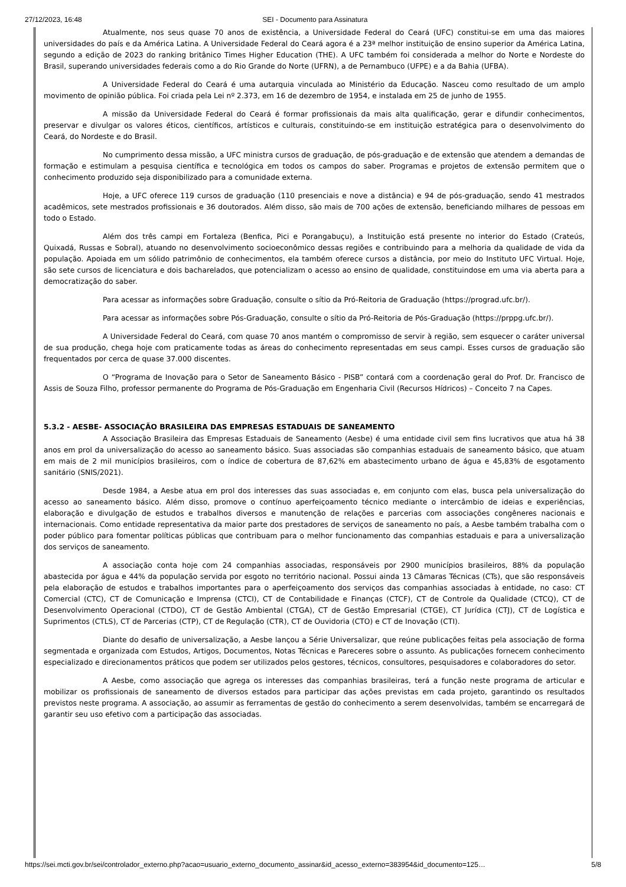27/12/2023, 16:48 SEI - Documento para Assinatura
Atualmente, nos seus quase 70 anos de existência, a Universidade Federal do Ceará (UFC) constitui-se em uma das maiores universidades do país e da América Latina. A Universidade Federal do Ceará agora é a 23ª melhor instituição de ensino superior da América Latina, segundo a edição de 2023 do ranking britânico Times Higher Education (THE). A UFC também foi considerada a melhor do Norte e Nordeste do Brasil, superando universidades federais como a do Rio Grande do Norte (UFRN), a de Pernambuco (UFPE) e a da Bahia (UFBA).
A Universidade Federal do Ceará é uma autarquia vinculada ao Ministério da Educação. Nasceu como resultado de um amplo movimento de opinião pública. Foi criada pela Lei nº 2.373, em 16 de dezembro de 1954, e instalada em 25 de junho de 1955.
A missão da Universidade Federal do Ceará é formar profissionais da mais alta qualificação, gerar e difundir conhecimentos, preservar e divulgar os valores éticos, científicos, artísticos e culturais, constituindo-se em instituição estratégica para o desenvolvimento do Ceará, do Nordeste e do Brasil.
No cumprimento dessa missão, a UFC ministra cursos de graduação, de pós-graduação e de extensão que atendem a demandas de formação e estimulam a pesquisa científica e tecnológica em todos os campos do saber. Programas e projetos de extensão permitem que o conhecimento produzido seja disponibilizado para a comunidade externa.
Hoje, a UFC oferece 119 cursos de graduação (110 presenciais e nove a distância) e 94 de pós-graduação, sendo 41 mestrados acadêmicos, sete mestrados profissionais e 36 doutorados. Além disso, são mais de 700 ações de extensão, beneficiando milhares de pessoas em todo o Estado.
Além dos três campi em Fortaleza (Benfica, Pici e Porangabuçu), a Instituição está presente no interior do Estado (Crateús, Quixadá, Russas e Sobral), atuando no desenvolvimento socioeconômico dessas regiões e contribuindo para a melhoria da qualidade de vida da população. Apoiada em um sólido patrimônio de conhecimentos, ela também oferece cursos a distância, por meio do Instituto UFC Virtual. Hoje, são sete cursos de licenciatura e dois bacharelados, que potencializam o acesso ao ensino de qualidade, constituindose em uma via aberta para a democratização do saber.
Para acessar as informações sobre Graduação, consulte o sítio da Pró-Reitoria de Graduação (https://prograd.ufc.br/).
Para acessar as informações sobre Pós-Graduação, consulte o sítio da Pró-Reitoria de Pós-Graduação (https://prppg.ufc.br/).
A Universidade Federal do Ceará, com quase 70 anos mantém o compromisso de servir à região, sem esquecer o caráter universal de sua produção, chega hoje com praticamente todas as áreas do conhecimento representadas em seus campi. Esses cursos de graduação são frequentados por cerca de quase 37.000 discentes.
O “Programa de Inovação para o Setor de Saneamento Básico - PISB” contará com a coordenação geral do Prof. Dr. Francisco de Assis de Souza Filho, professor permanente do Programa de Pós-Graduação em Engenharia Civil (Recursos Hídricos) – Conceito 7 na Capes.
5.3.2 - AESBE- ASSOCIAÇÃO BRASILEIRA DAS EMPRESAS ESTADUAIS DE SANEAMENTO
A Associação Brasileira das Empresas Estaduais de Saneamento (Aesbe) é uma entidade civil sem fins lucrativos que atua há 38 anos em prol da universalização do acesso ao saneamento básico. Suas associadas são companhias estaduais de saneamento básico, que atuam em mais de 2 mil municípios brasileiros, com o índice de cobertura de 87,62% em abastecimento urbano de água e 45,83% de esgotamento sanitário (SNIS/2021).
Desde 1984, a Aesbe atua em prol dos interesses das suas associadas e, em conjunto com elas, busca pela universalização do acesso ao saneamento básico. Além disso, promove o contínuo aperfeiçoamento técnico mediante o intercâmbio de ideias e experiências, elaboração e divulgação de estudos e trabalhos diversos e manutenção de relações e parcerias com associações congêneres nacionais e internacionais. Como entidade representativa da maior parte dos prestadores de serviços de saneamento no país, a Aesbe também trabalha com o poder público para fomentar políticas públicas que contribuam para o melhor funcionamento das companhias estaduais e para a universalização dos serviços de saneamento.
A associação conta hoje com 24 companhias associadas, responsáveis por 2900 municípios brasileiros, 88% da população abastecida por água e 44% da população servida por esgoto no território nacional. Possui ainda 13 Câmaras Técnicas (CTs), que são responsáveis pela elaboração de estudos e trabalhos importantes para o aperfeiçoamento dos serviços das companhias associadas à entidade, no caso: CT Comercial (CTC), CT de Comunicação e Imprensa (CTCI), CT de Contabilidade e Finanças (CTCF), CT de Controle da Qualidade (CTCQ), CT de Desenvolvimento Operacional (CTDO), CT de Gestão Ambiental (CTGA), CT de Gestão Empresarial (CTGE), CT Jurídica (CTJ), CT de Logística e Suprimentos (CTLS), CT de Parcerias (CTP), CT de Regulação (CTR), CT de Ouvidoria (CTO) e CT de Inovação (CTI).
Diante do desafio de universalização, a Aesbe lançou a Série Universalizar, que reúne publicações feitas pela associação de forma segmentada e organizada com Estudos, Artigos, Documentos, Notas Técnicas e Pareceres sobre o assunto. As publicações fornecem conhecimento especializado e direcionamentos práticos que podem ser utilizados pelos gestores, técnicos, consultores, pesquisadores e colaboradores do setor.
A Aesbe, como associação que agrega os interesses das companhias brasileiras, terá a função neste programa de articular e mobilizar os profissionais de saneamento de diversos estados para participar das ações previstas em cada projeto, garantindo os resultados previstos neste programa. A associação, ao assumir as ferramentas de gestão do conhecimento a serem desenvolvidas, também se encarregará de garantir seu uso efetivo com a participação das associadas.
https://sei.mcti.gov.br/sei/controlador_externo.php?acao=usuario_externo_documento_assinar&id_acesso_externo=383954&id_documento=125… 5/8